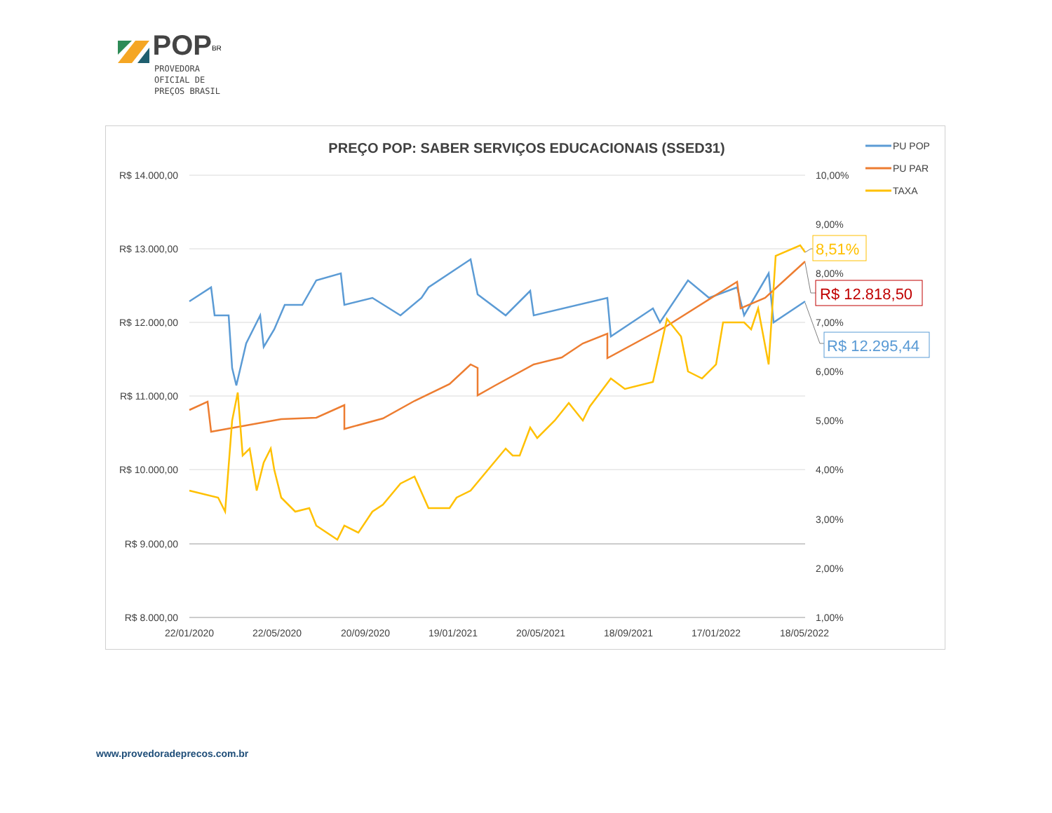POP<sup>BR</sup>
PROVEDORA
OFICIAL DE
PREÇOS BRASIL
PREÇO POP: SABER SERVIÇOS EDUCACIONAIS (SSED31)
R$ 14.000,00
R$ 13.000,00
R$ 12.000,00
R$ 11.000,00
R$ 10.000,00
R$ 9.000,00
R$ 8.000,00
10,00%
9,00%
8,00%
7,00%
6,00%
5,00%
4,00%
3,00%
2,00%
1,00%
22/01/2020
22/05/2020
20/09/2020
19/01/2021
20/05/2021
18/09/2021
17/01/2022
18/05/2022
8,51%
R$ 12.818,50
R$ 12.295,44
PU POP
PU PAR
TAXA
www.provedoradeprecos.com.br